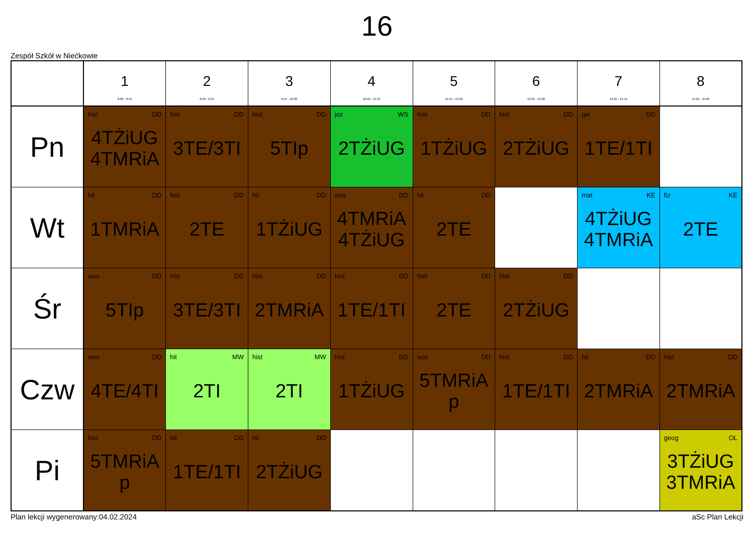16
Zespół Szkół w Niećkowie
| | 1 8:00 - 8:45 | 2 8:50 - 9:35 | 3 9:45 - 10:30 | 4 10:50 - 11:35 | 5 11:45 - 12:30 | 6 12:35 - 13:20 | 7 13:30 - 14:15 | 8 14:20 - 15:05 |
| --- | --- | --- | --- | --- | --- | --- | --- | --- |
| Pn | hist DD 4TŻiUG 4TMRiA | hist DD 3TE/3TI | hist DD 5TIp | joz WS 2TŻiUG | hist DD 1TŻiUG | hist DD 2TŻiUG | gw DD 1TE/1TI | |
| Wt | hit DD 1TMRiA | hist DD 2TE | hit DD 1TŻiUG | wos DD 4TMRiA 4TŻiUG | hit DD 2TE | | mat KE 4TŻiUG 4TMRiA | fiz KE 2TE |
| Śr | wos DD 5TIp | hist DD 3TE/3TI | hist DD 2TMRiA | hist DD 1TE/1TI | hist DD 2TE | hist DD 2TŻiUG | | |
| Czw | wos DD 4TE/4TI | hit MW 2TI | hist MW 2TI | hist DD 1TŻiUG | wos DD 5TMRiA p | hist DD 1TE/1TI | hit DD 2TMRiA | hist DD 2TMRiA |
| Pi | hist DD 5TMRiA p | hit DD 1TE/1TI | hit DD 2TŻiUG | | | | | geog OL 3TŻiUG 3TMRiA |
Plan lekcji wygenerowany:04.02.2024 aSc Plan Lekcji